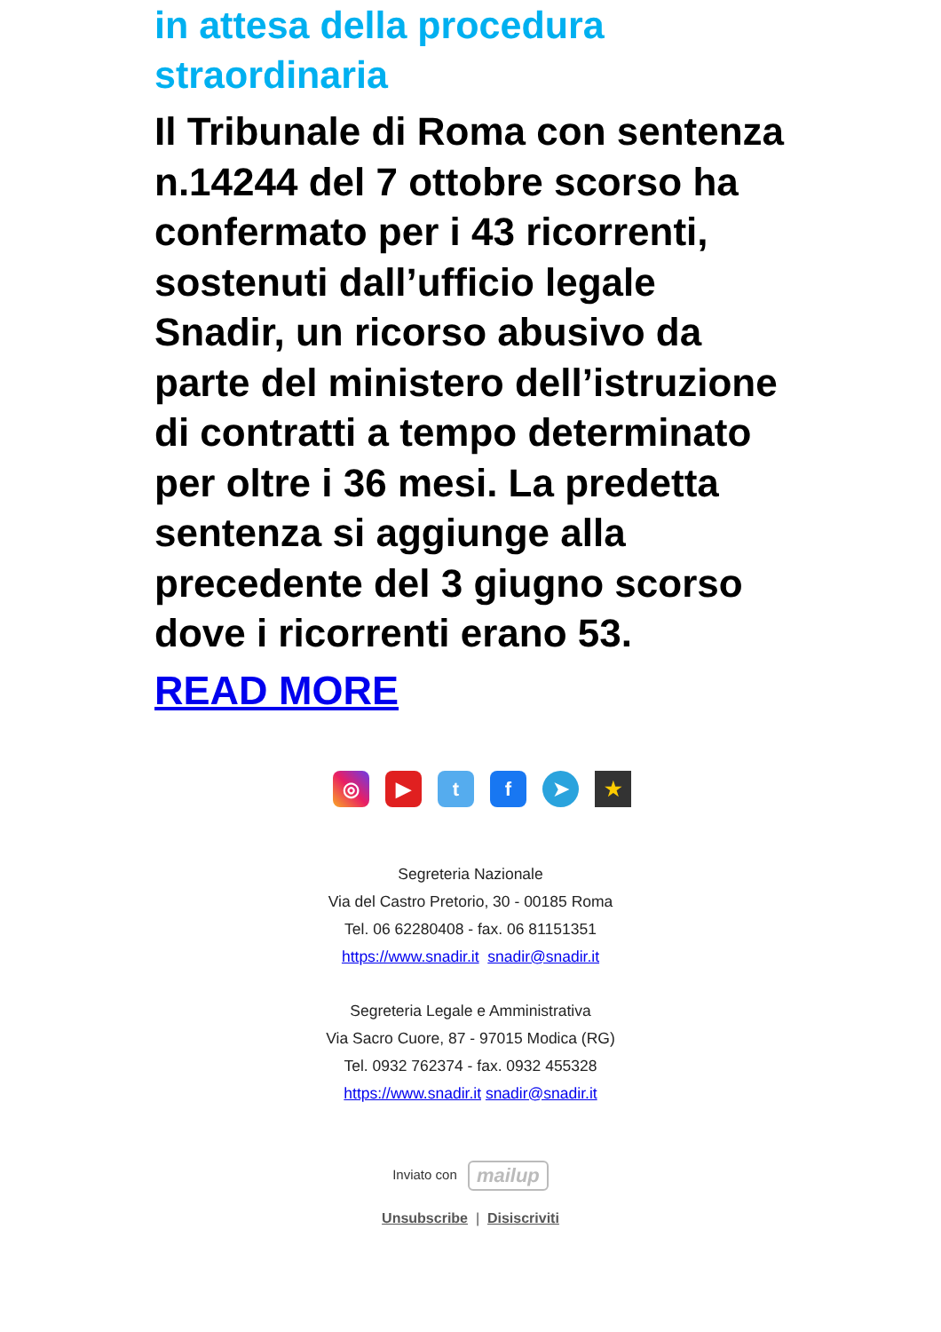in attesa della procedura straordinaria
Il Tribunale di Roma con sentenza n.14244 del 7 ottobre scorso ha confermato per i 43 ricorrenti, sostenuti dall’ufficio legale Snadir, un ricorso abusivo da parte del ministero dell’istruzione di contratti a tempo determinato per oltre i 36 mesi. La predetta sentenza si aggiunge alla precedente del 3 giugno scorso dove i ricorrenti erano 53.
READ MORE
◎ ▶ tf ➤ ★
Segreteria Nazionale
Via del Castro Pretorio, 30 - 00185 Roma
Tel. 06 62280408 - fax. 06 81151351
https://www.snadir.it snadir@snadir.it
Segreteria Legale e Amministrativa
Via Sacro Cuore, 87 - 97015 Modica (RG)
Tel. 0932 762374 - fax. 0932 455328
https://www.snadir.it snadir@snadir.it
Inviato con mailup
Unsubscribe | Disiscriviti